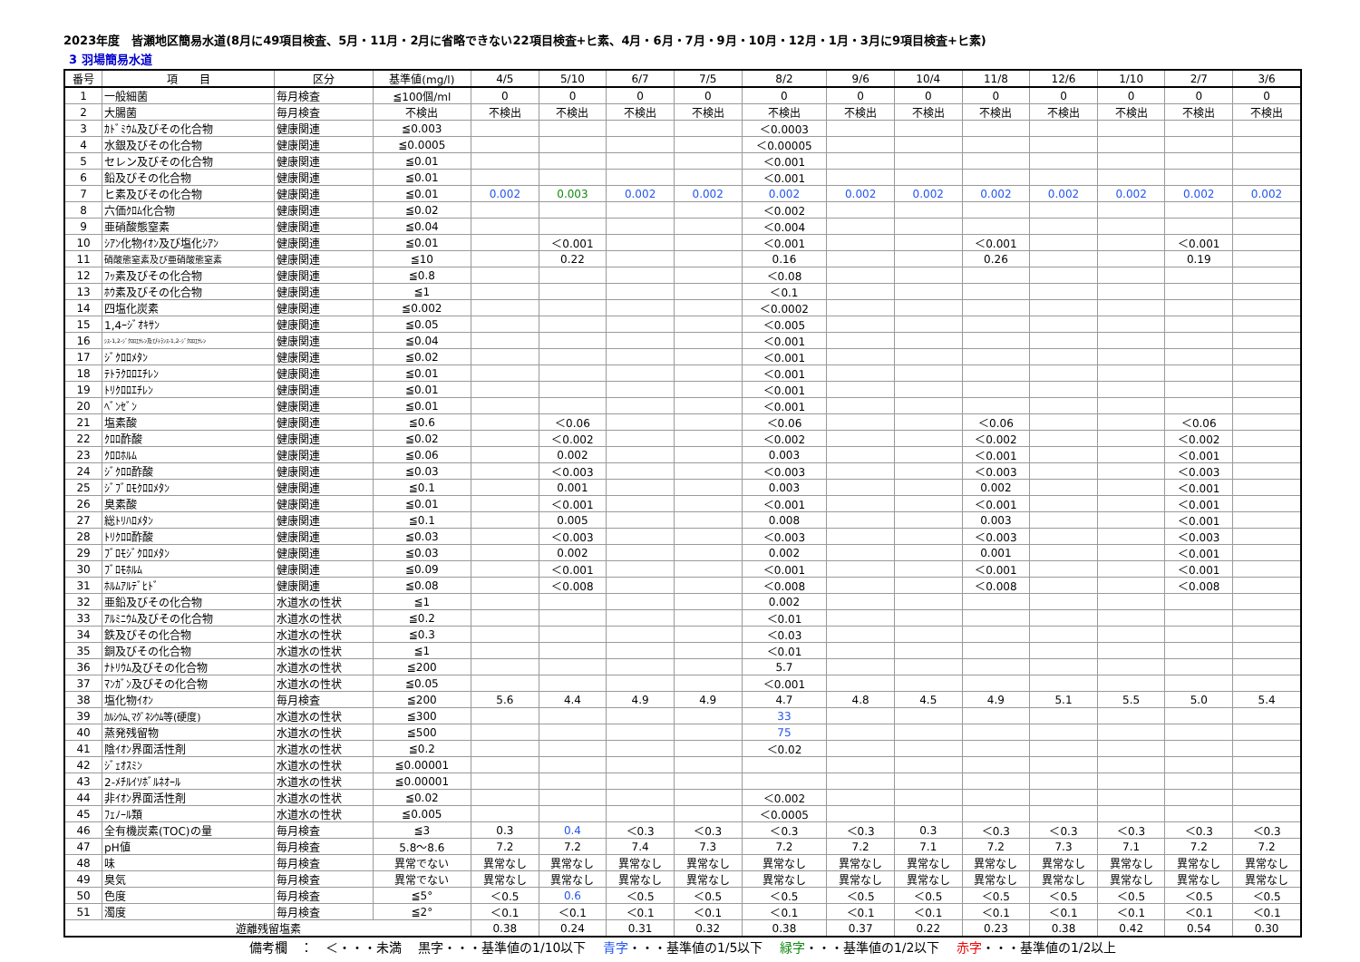2023年度　皆瀬地区簡易水道(8月に49項目検査、5月・11月・2月に省略できない22項目検査+ヒ素、4月・6月・7月・9月・10月・12月・1月・3月に9項目検査+ヒ素)
3 羽場簡易水道
| 番号 | 項 目 | 区分 | 基準値(mg/l) | 4/5 | 5/10 | 6/7 | 7/5 | 8/2 | 9/6 | 10/4 | 11/8 | 12/6 | 1/10 | 2/7 | 3/6 |
| --- | --- | --- | --- | --- | --- | --- | --- | --- | --- | --- | --- | --- | --- | --- | --- |
| 1 | 一般細菌 | 毎月検査 | ≦100個/ml | 0 | 0 | 0 | 0 | 0 | 0 | 0 | 0 | 0 | 0 | 0 | 0 |
| 2 | 大腸菌 | 毎月検査 | 不検出 | 不検出 | 不検出 | 不検出 | 不検出 | 不検出 | 不検出 | 不検出 | 不検出 | 不検出 | 不検出 | 不検出 | 不検出 |
| 3 | ｶﾄﾞﾐｳﾑ及びその化合物 | 健康関連 | ≦0.003 | | | | | ＜0.0003 | | | | | | | |
| 4 | 水銀及びその化合物 | 健康関連 | ≦0.0005 | | | | | ＜0.00005 | | | | | | | |
| 5 | セレン及びその化合物 | 健康関連 | ≦0.01 | | | | | ＜0.001 | | | | | | | |
| 6 | 鉛及びその化合物 | 健康関連 | ≦0.01 | | | | | ＜0.001 | | | | | | | |
| 7 | ヒ素及びその化合物 | 健康関連 | ≦0.01 | 0.002 | 0.003 | 0.002 | 0.002 | 0.002 | 0.002 | 0.002 | 0.002 | 0.002 | 0.002 | 0.002 | 0.002 |
| 8 | 六価ｸﾛﾑ化合物 | 健康関連 | ≦0.02 | | | | | ＜0.002 | | | | | | | |
| 9 | 亜硝酸態窒素 | 健康関連 | ≦0.04 | | | | | ＜0.004 | | | | | | | |
| 10 | ｼｱﾝ化物ｲｵﾝ及び塩化ｼｱﾝ | 健康関連 | ≦0.01 | | ＜0.001 | | | ＜0.001 | | | ＜0.001 | | | ＜0.001 | |
| 11 | 硝酸態窒素及び亜硝酸態窒素 | 健康関連 | ≦10 | | 0.22 | | | 0.16 | | | 0.26 | | | 0.19 | |
| 12 | ﾌｯ素及びその化合物 | 健康関連 | ≦0.8 | | | | | ＜0.08 | | | | | | | |
| 13 | ﾎｳ素及びその化合物 | 健康関連 | ≦1 | | | | | ＜0.1 | | | | | | | |
| 14 | 四塩化炭素 | 健康関連 | ≦0.002 | | | | | ＜0.0002 | | | | | | | |
| 15 | 1,4ｰｼﾞｵｷｻﾝ | 健康関連 | ≦0.05 | | | | | ＜0.005 | | | | | | | |
| 16 | ｼｽ-1,2-ｼﾞｸﾛﾛｴﾁﾚﾝ及びﾄﾗﾝｽ-1,2-ｼﾞｸﾛﾛｴﾁﾚﾝ | 健康関連 | ≦0.04 | | | | | ＜0.001 | | | | | | | |
| 17 | ｼﾞｸﾛﾛﾒﾀﾝ | 健康関連 | ≦0.02 | | | | | ＜0.001 | | | | | | | |
| 18 | ﾃﾄﾗｸﾛﾛｴﾁﾚﾝ | 健康関連 | ≦0.01 | | | | | ＜0.001 | | | | | | | |
| 19 | ﾄﾘｸﾛﾛｴﾁﾚﾝ | 健康関連 | ≦0.01 | | | | | ＜0.001 | | | | | | | |
| 20 | ﾍﾞﾝｾﾞﾝ | 健康関連 | ≦0.01 | | | | | ＜0.001 | | | | | | | |
| 21 | 塩素酸 | 健康関連 | ≦0.6 | | ＜0.06 | | | ＜0.06 | | | ＜0.06 | | | ＜0.06 | |
| 22 | ｸﾛﾛ酢酸 | 健康関連 | ≦0.02 | | ＜0.002 | | | ＜0.002 | | | ＜0.002 | | | ＜0.002 | |
| 23 | ｸﾛﾛﾎﾙﾑ | 健康関連 | ≦0.06 | | 0.002 | | | 0.003 | | | ＜0.001 | | | ＜0.001 | |
| 24 | ｼﾞｸﾛﾛ酢酸 | 健康関連 | ≦0.03 | | ＜0.003 | | | ＜0.003 | | | ＜0.003 | | | ＜0.003 | |
| 25 | ｼﾞﾌﾞﾛﾓｸﾛﾛﾒﾀﾝ | 健康関連 | ≦0.1 | | 0.001 | | | 0.003 | | | 0.002 | | | ＜0.001 | |
| 26 | 臭素酸 | 健康関連 | ≦0.01 | | ＜0.001 | | | ＜0.001 | | | ＜0.001 | | | ＜0.001 | |
| 27 | 総ﾄﾘﾊﾛﾒﾀﾝ | 健康関連 | ≦0.1 | | 0.005 | | | 0.008 | | | 0.003 | | | ＜0.001 | |
| 28 | ﾄﾘｸﾛﾛ酢酸 | 健康関連 | ≦0.03 | | ＜0.003 | | | ＜0.003 | | | ＜0.003 | | | ＜0.003 | |
| 29 | ﾌﾞﾛﾓｼﾞｸﾛﾛﾒﾀﾝ | 健康関連 | ≦0.03 | | 0.002 | | | 0.002 | | | 0.001 | | | ＜0.001 | |
| 30 | ﾌﾞﾛﾓﾎﾙﾑ | 健康関連 | ≦0.09 | | ＜0.001 | | | ＜0.001 | | | ＜0.001 | | | ＜0.001 | |
| 31 | ﾎﾙﾑｱﾙﾃﾞﾋﾄﾞ | 健康関連 | ≦0.08 | | ＜0.008 | | | ＜0.008 | | | ＜0.008 | | | ＜0.008 | |
| 32 | 亜鉛及びその化合物 | 水道水の性状 | ≦1 | | | | | 0.002 | | | | | | | |
| 33 | ｱﾙﾐﾆｳﾑ及びその化合物 | 水道水の性状 | ≦0.2 | | | | | ＜0.01 | | | | | | | |
| 34 | 鉄及びその化合物 | 水道水の性状 | ≦0.3 | | | | | ＜0.03 | | | | | | | |
| 35 | 銅及びその化合物 | 水道水の性状 | ≦1 | | | | | ＜0.01 | | | | | | | |
| 36 | ﾅﾄﾘｳﾑ及びその化合物 | 水道水の性状 | ≦200 | | | | | 5.7 | | | | | | | |
| 37 | ﾏﾝｶﾞﾝ及びその化合物 | 水道水の性状 | ≦0.05 | | | | | ＜0.001 | | | | | | | |
| 38 | 塩化物ｲｵﾝ | 毎月検査 | ≦200 | 5.6 | 4.4 | 4.9 | 4.9 | 4.7 | 4.8 | 4.5 | 4.9 | 5.1 | 5.5 | 5.0 | 5.4 |
| 39 | ｶﾙｼｳﾑ､ﾏｸﾞﾈｼｳﾑ等(硬度) | 水道水の性状 | ≦300 | | | | | 33 | | | | | | | |
| 40 | 蒸発残留物 | 水道水の性状 | ≦500 | | | | | 75 | | | | | | | |
| 41 | 陰ｲｵﾝ界面活性剤 | 水道水の性状 | ≦0.2 | | | | | ＜0.02 | | | | | | | |
| 42 | ｼﾞｪｵｽﾐﾝ | 水道水の性状 | ≦0.00001 | | | | | | | | | | | | |
| 43 | 2-ﾒﾁﾙｲｿﾎﾞﾙﾈｵｰﾙ | 水道水の性状 | ≦0.00001 | | | | | | | | | | | | |
| 44 | 非ｲｵﾝ界面活性剤 | 水道水の性状 | ≦0.02 | | | | | ＜0.002 | | | | | | | |
| 45 | ﾌｪﾉｰﾙ類 | 水道水の性状 | ≦0.005 | | | | | ＜0.0005 | | | | | | | |
| 46 | 全有機炭素(TOC)の量 | 毎月検査 | ≦3 | 0.3 | 0.4 | ＜0.3 | ＜0.3 | ＜0.3 | ＜0.3 | 0.3 | ＜0.3 | ＜0.3 | ＜0.3 | ＜0.3 | ＜0.3 |
| 47 | pH値 | 毎月検査 | 5.8～8.6 | 7.2 | 7.2 | 7.4 | 7.3 | 7.2 | 7.2 | 7.1 | 7.2 | 7.3 | 7.1 | 7.2 | 7.2 |
| 48 | 味 | 毎月検査 | 異常でない | 異常なし | 異常なし | 異常なし | 異常なし | 異常なし | 異常なし | 異常なし | 異常なし | 異常なし | 異常なし | 異常なし | 異常なし |
| 49 | 臭気 | 毎月検査 | 異常でない | 異常なし | 異常なし | 異常なし | 異常なし | 異常なし | 異常なし | 異常なし | 異常なし | 異常なし | 異常なし | 異常なし | 異常なし |
| 50 | 色度 | 毎月検査 | ≦5° | ＜0.5 | 0.6 | ＜0.5 | ＜0.5 | ＜0.5 | ＜0.5 | ＜0.5 | ＜0.5 | ＜0.5 | ＜0.5 | ＜0.5 | ＜0.5 |
| 51 | 濁度 | 毎月検査 | ≦2° | ＜0.1 | ＜0.1 | ＜0.1 | ＜0.1 | ＜0.1 | ＜0.1 | ＜0.1 | ＜0.1 | ＜0.1 | ＜0.1 | ＜0.1 | ＜0.1 |
| 遊離残留塩素 | | | | 0.38 | 0.24 | 0.31 | 0.32 | 0.38 | 0.37 | 0.22 | 0.23 | 0.38 | 0.42 | 0.54 | 0.30 |
備考欄　：　＜・・・未満　 黒字・・・基準値の1/10以下　 青字・・・基準値の1/5以下　 緑字・・・基準値の1/2以下　 赤字・・・基準値の1/2以上